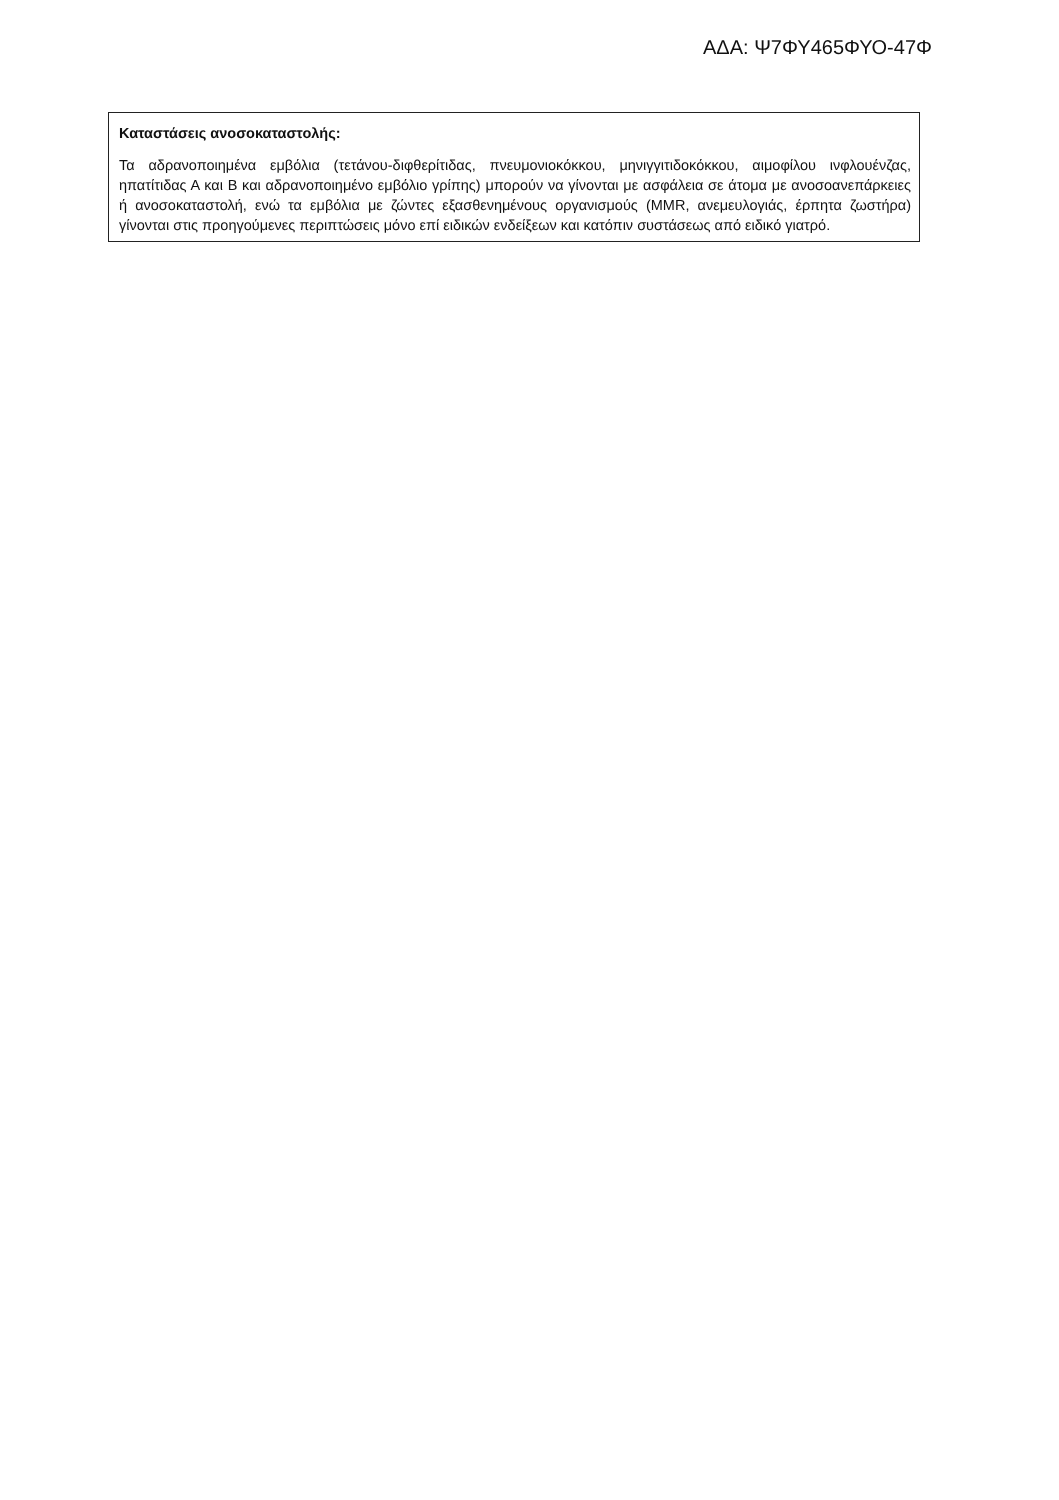ΑΔΑ: Ψ7ΦΥ465ΦΥΟ-47Φ
Καταστάσεις ανοσοκαταστολής:
Τα αδρανοποιημένα εμβόλια (τετάνου-διφθερίτιδας, πνευμονιοκόκκου, μηνιγγιτιδοκόκκου, αιμοφίλου ινφλουένζας, ηπατίτιδας Α και Β και αδρανοποιημένο εμβόλιο γρίπης) μπορούν να γίνονται με ασφάλεια σε άτομα με ανοσοανεπάρκειες ή ανοσοκαταστολή, ενώ τα εμβόλια με ζώντες εξασθενημένους οργανισμούς (MMR, ανεμευλογιάς, έρπητα ζωστήρα) γίνονται στις προηγούμενες περιπτώσεις μόνο επί ειδικών ενδείξεων και κατόπιν συστάσεως από ειδικό γιατρό.